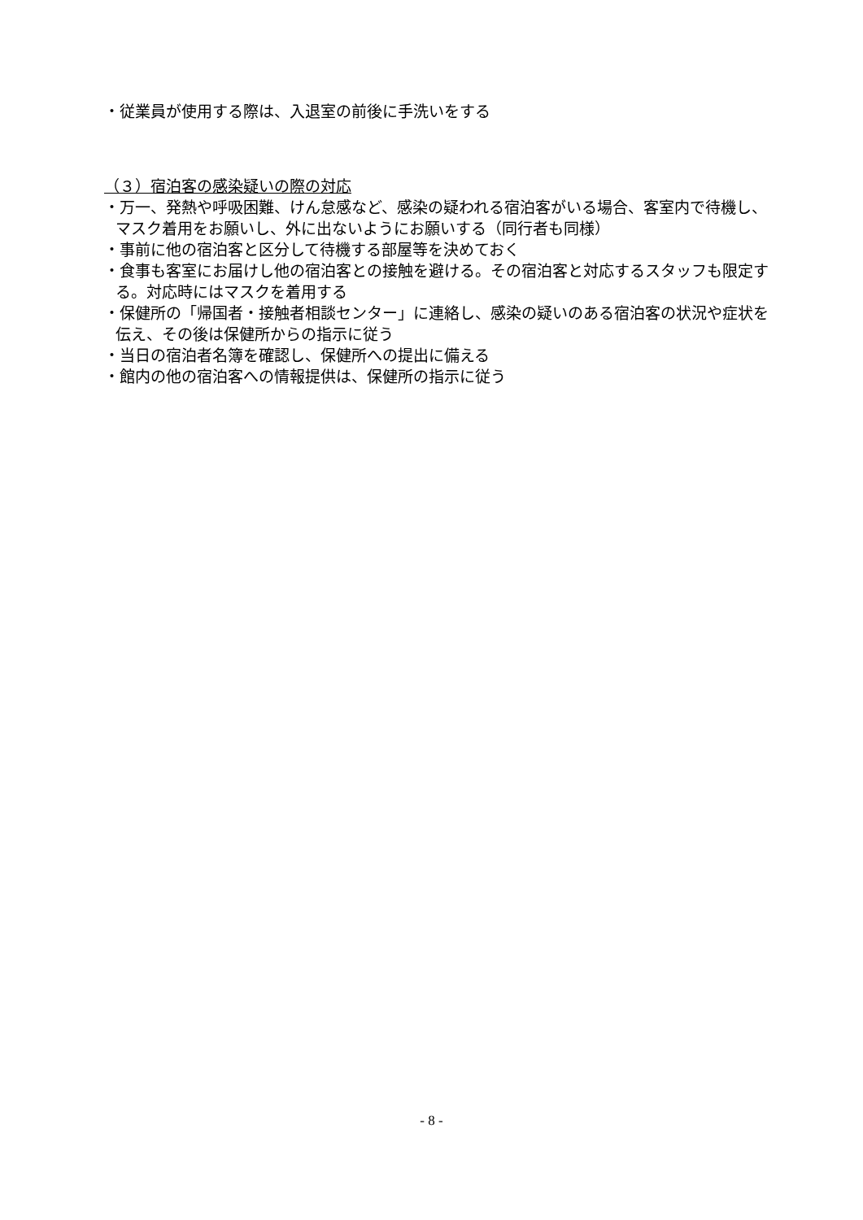・従業員が使用する際は、入退室の前後に手洗いをする
（３）宿泊客の感染疑いの際の対応
・万一、発熱や呼吸困難、けん怠感など、感染の疑われる宿泊客がいる場合、客室内で待機し、マスク着用をお願いし、外に出ないようにお願いする（同行者も同様）
・事前に他の宿泊客と区分して待機する部屋等を決めておく
・食事も客室にお届けし他の宿泊客との接触を避ける。その宿泊客と対応するスタッフも限定する。対応時にはマスクを着用する
・保健所の「帰国者・接触者相談センター」に連絡し、感染の疑いのある宿泊客の状況や症状を伝え、その後は保健所からの指示に従う
・当日の宿泊者名簿を確認し、保健所への提出に備える
・館内の他の宿泊客への情報提供は、保健所の指示に従う
- 8 -